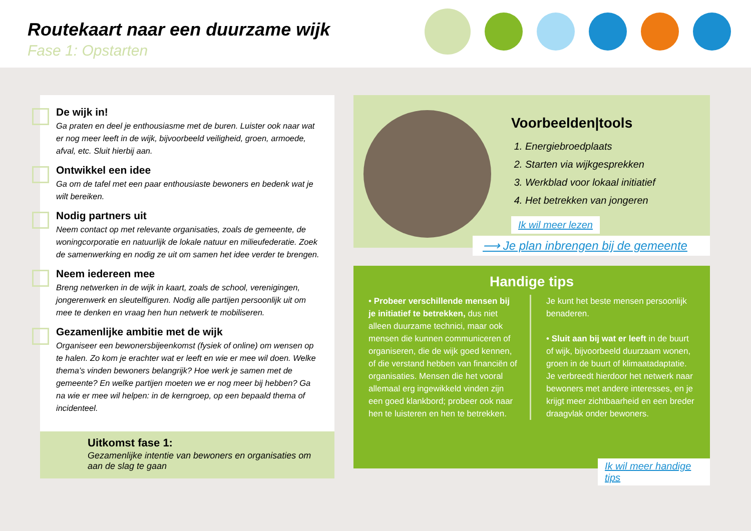Routekaart naar een duurzame wijk
Fase 1: Opstarten
De wijk in!
Ga praten en deel je enthousiasme met de buren. Luister ook naar wat er nog meer leeft in de wijk, bijvoorbeeld veiligheid, groen, armoede, afval, etc. Sluit hierbij aan.
Ontwikkel een idee
Ga om de tafel met een paar enthousiaste bewoners en bedenk wat je wilt bereiken.
Nodig partners uit
Neem contact op met relevante organisaties, zoals de gemeente, de woningcorporatie en natuurlijk de lokale natuur en milieufederatie. Zoek de samenwerking en nodig ze uit om samen het idee verder te brengen.
Neem iedereen mee
Breng netwerken in de wijk in kaart, zoals de school, verenigingen, jongerenwerk en sleutelfiguren. Nodig alle partijen persoonlijk uit om mee te denken en vraag hen hun netwerk te mobiliseren.
Gezamenlijke ambitie met de wijk
Organiseer een bewonersbijeenkomst (fysiek of online) om wensen op te halen. Zo kom je erachter wat er leeft en wie er mee wil doen. Welke thema’s vinden bewoners belangrijk? Hoe werk je samen met de gemeente? En welke partijen moeten we er nog meer bij hebben? Ga na wie er mee wil helpen: in de kerngroep, op een bepaald thema of incidenteel.
Uitkomst fase 1:
Gezamenlijke intentie van bewoners en organisaties om aan de slag te gaan
Voorbeelden|tools
1. Energiebroedplaats
2. Starten via wijkgesprekken
3. Werkblad voor lokaal initiatief
4. Het betrekken van jongeren
Ik wil meer lezen
⟶ Je plan inbrengen bij de gemeente
Handige tips
• Probeer verschillende mensen bij je initiatief te betrekken, dus niet alleen duurzame technici, maar ook mensen die kunnen communiceren of organiseren, die de wijk goed kennen, of die verstand hebben van financiën of organisaties. Mensen die het vooral allemaal erg ingewikkeld vinden zijn een goed klankbord; probeer ook naar hen te luisteren en hen te betrekken.
Je kunt het beste mensen persoonlijk benaderen.
• Sluit aan bij wat er leeft in de buurt of wijk, bijvoorbeeld duurzaam wonen, groen in de buurt of klimaatadaptatie. Je verbreedt hierdoor het netwerk naar bewoners met andere interesses, en je krijgt meer zichtbaarheid en een breder draagvlak onder bewoners.
Ik wil meer handige tips